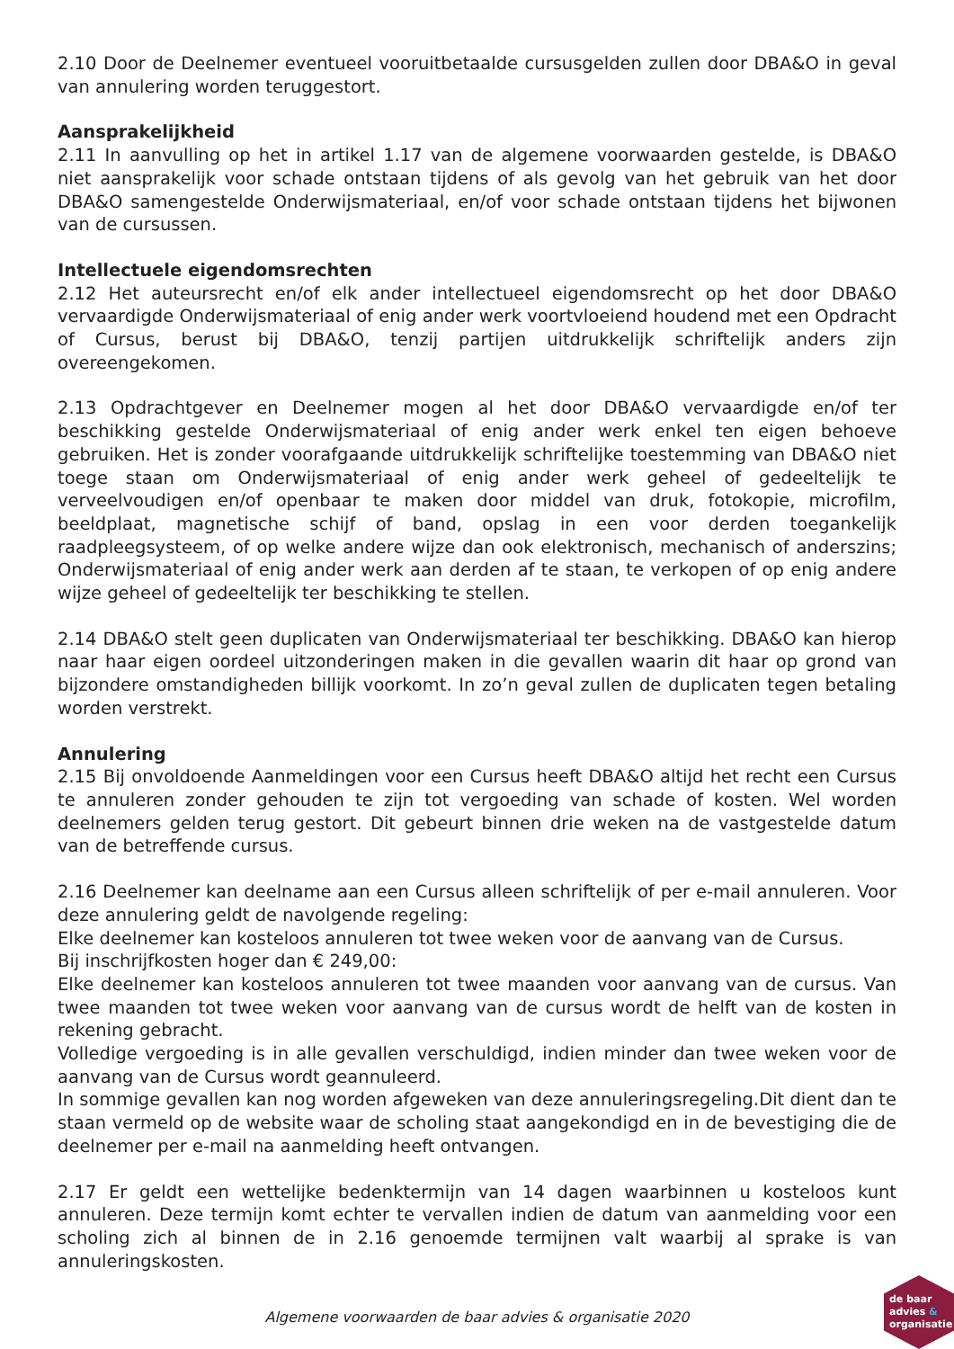2.10 Door de Deelnemer eventueel vooruitbetaalde cursusgelden zullen door DBA&O in geval van annulering worden teruggestort.
Aansprakelijkheid
2.11 In aanvulling op het in artikel 1.17 van de algemene voorwaarden gestelde, is DBA&O niet aansprakelijk voor schade ontstaan tijdens of als gevolg van het gebruik van het door DBA&O samengestelde Onderwijsmateriaal, en/of voor schade ontstaan tijdens het bijwonen van de cursussen.
Intellectuele eigendomsrechten
2.12 Het auteursrecht en/of elk ander intellectueel eigendomsrecht op het door DBA&O vervaardigde Onderwijsmateriaal of enig ander werk voortvloeiend houdend met een Opdracht of Cursus, berust bij DBA&O, tenzij partijen uitdrukkelijk schriftelijk anders zijn overeengekomen.
2.13 Opdrachtgever en Deelnemer mogen al het door DBA&O vervaardigde en/of ter beschikking gestelde Onderwijsmateriaal of enig ander werk enkel ten eigen behoeve gebruiken. Het is zonder voorafgaande uitdrukkelijk schriftelijke toestemming van DBA&O niet toege staan om Onderwijsmateriaal of enig ander werk geheel of gedeeltelijk te verveelvoudigen en/of openbaar te maken door middel van druk, fotokopie, microfilm, beeldplaat, magnetische schijf of band, opslag in een voor derden toegankelijk raadpleegsysteem, of op welke andere wijze dan ook elektronisch, mechanisch of anderszins; Onderwijsmateriaal of enig ander werk aan derden af te staan, te verkopen of op enig andere wijze geheel of gedeeltelijk ter beschikking te stellen.
2.14 DBA&O stelt geen duplicaten van Onderwijsmateriaal ter beschikking. DBA&O kan hierop naar haar eigen oordeel uitzonderingen maken in die gevallen waarin dit haar op grond van bijzondere omstandigheden billijk voorkomt. In zo’n geval zullen de duplicaten tegen betaling worden verstrekt.
Annulering
2.15 Bij onvoldoende Aanmeldingen voor een Cursus heeft DBA&O altijd het recht een Cursus te annuleren zonder gehouden te zijn tot vergoeding van schade of kosten. Wel worden deelnemers gelden terug gestort. Dit gebeurt binnen drie weken na de vastgestelde datum van de betreffende cursus.
2.16 Deelnemer kan deelname aan een Cursus alleen schriftelijk of per e-mail annuleren. Voor deze annulering geldt de navolgende regeling:
Elke deelnemer kan kosteloos annuleren tot twee weken voor de aanvang van de Cursus.
Bij inschrijfkosten hoger dan € 249,00:
Elke deelnemer kan kosteloos annuleren tot twee maanden voor aanvang van de cursus. Van twee maanden tot twee weken voor aanvang van de cursus wordt de helft van de kosten in rekening gebracht.
Volledige vergoeding is in alle gevallen verschuldigd, indien minder dan twee weken voor de aanvang van de Cursus wordt geannuleerd.
In sommige gevallen kan nog worden afgeweken van deze annuleringsregeling.Dit dient dan te staan vermeld op de website waar de scholing staat aangekondigd en in de bevestiging die de deelnemer per e-mail na aanmelding heeft ontvangen.
2.17 Er geldt een wettelijke bedenktermijn van 14 dagen waarbinnen u kosteloos kunt annuleren. Deze termijn komt echter te vervallen indien de datum van aanmelding voor een scholing zich al binnen de in 2.16 genoemde termijnen valt waarbij al sprake is van annuleringskosten.
Algemene voorwaarden de baar advies & organisatie 2020
de baar
advies &
organisatie